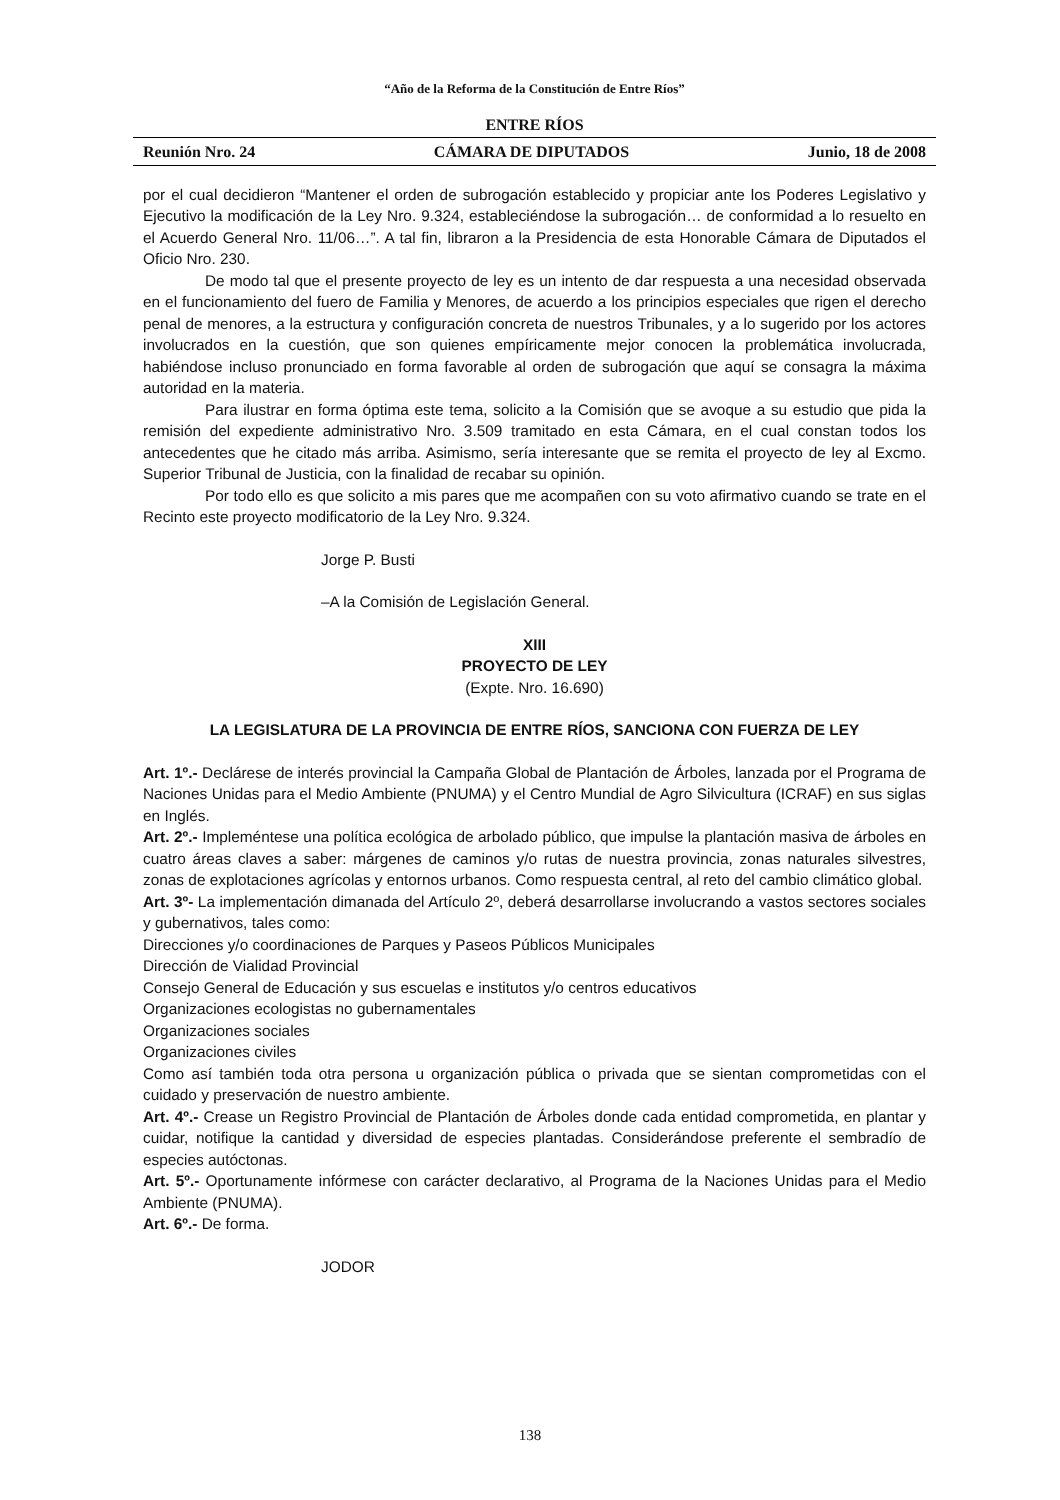“Año de la Reforma de la Constitución de Entre Ríos”
ENTRE RÍOS
Reunión Nro. 24 CÁMARA DE DIPUTADOS Junio, 18 de 2008
por el cual decidieron “Mantener el orden de subrogación establecido y propiciar ante los Poderes Legislativo y Ejecutivo la modificación de la Ley Nro. 9.324, estableciéndose la subrogación… de conformidad a lo resuelto en el Acuerdo General Nro. 11/06…”. A tal fin, libraron a la Presidencia de esta Honorable Cámara de Diputados el Oficio Nro. 230.
De modo tal que el presente proyecto de ley es un intento de dar respuesta a una necesidad observada en el funcionamiento del fuero de Familia y Menores, de acuerdo a los principios especiales que rigen el derecho penal de menores, a la estructura y configuración concreta de nuestros Tribunales, y a lo sugerido por los actores involucrados en la cuestión, que son quienes empíricamente mejor conocen la problemática involucrada, habiéndose incluso pronunciado en forma favorable al orden de subrogación que aquí se consagra la máxima autoridad en la materia.
Para ilustrar en forma óptima este tema, solicito a la Comisión que se avoque a su estudio que pida la remisión del expediente administrativo Nro. 3.509 tramitado en esta Cámara, en el cual constan todos los antecedentes que he citado más arriba. Asimismo, sería interesante que se remita el proyecto de ley al Excmo. Superior Tribunal de Justicia, con la finalidad de recabar su opinión.
Por todo ello es que solicito a mis pares que me acompañen con su voto afirmativo cuando se trate en el Recinto este proyecto modificatorio de la Ley Nro. 9.324.
Jorge P. Busti
–A la Comisión de Legislación General.
XIII
PROYECTO DE LEY
(Expte. Nro. 16.690)
LA LEGISLATURA DE LA PROVINCIA DE ENTRE RÍOS, SANCIONA CON FUERZA DE LEY
Art. 1º.- Declárese de interés provincial la Campaña Global de Plantación de Árboles, lanzada por el Programa de Naciones Unidas para el Medio Ambiente (PNUMA) y el Centro Mundial de Agro Silvicultura (ICRAF) en sus siglas en Inglés.
Art. 2º.- Impleméntese una política ecológica de arbolado público, que impulse la plantación masiva de árboles en cuatro áreas claves a saber: márgenes de caminos y/o rutas de nuestra provincia, zonas naturales silvestres, zonas de explotaciones agrícolas y entornos urbanos. Como respuesta central, al reto del cambio climático global.
Art. 3º- La implementación dimanada del Artículo 2º, deberá desarrollarse involucrando a vastos sectores sociales y gubernativos, tales como:
Direcciones y/o coordinaciones de Parques y Paseos Públicos Municipales
Dirección de Vialidad Provincial
Consejo General de Educación y sus escuelas e institutos y/o centros educativos
Organizaciones ecologistas no gubernamentales
Organizaciones sociales
Organizaciones civiles
Como así también toda otra persona u organización pública o privada que se sientan comprometidas con el cuidado y preservación de nuestro ambiente.
Art. 4º.- Crease un Registro Provincial de Plantación de Árboles donde cada entidad comprometida, en plantar y cuidar, notifique la cantidad y diversidad de especies plantadas. Considerándose preferente el sembradío de especies autóctonas.
Art. 5º.- Oportunamente infórmese con carácter declarativo, al Programa de la Naciones Unidas para el Medio Ambiente (PNUMA).
Art. 6º.- De forma.
JODOR
138